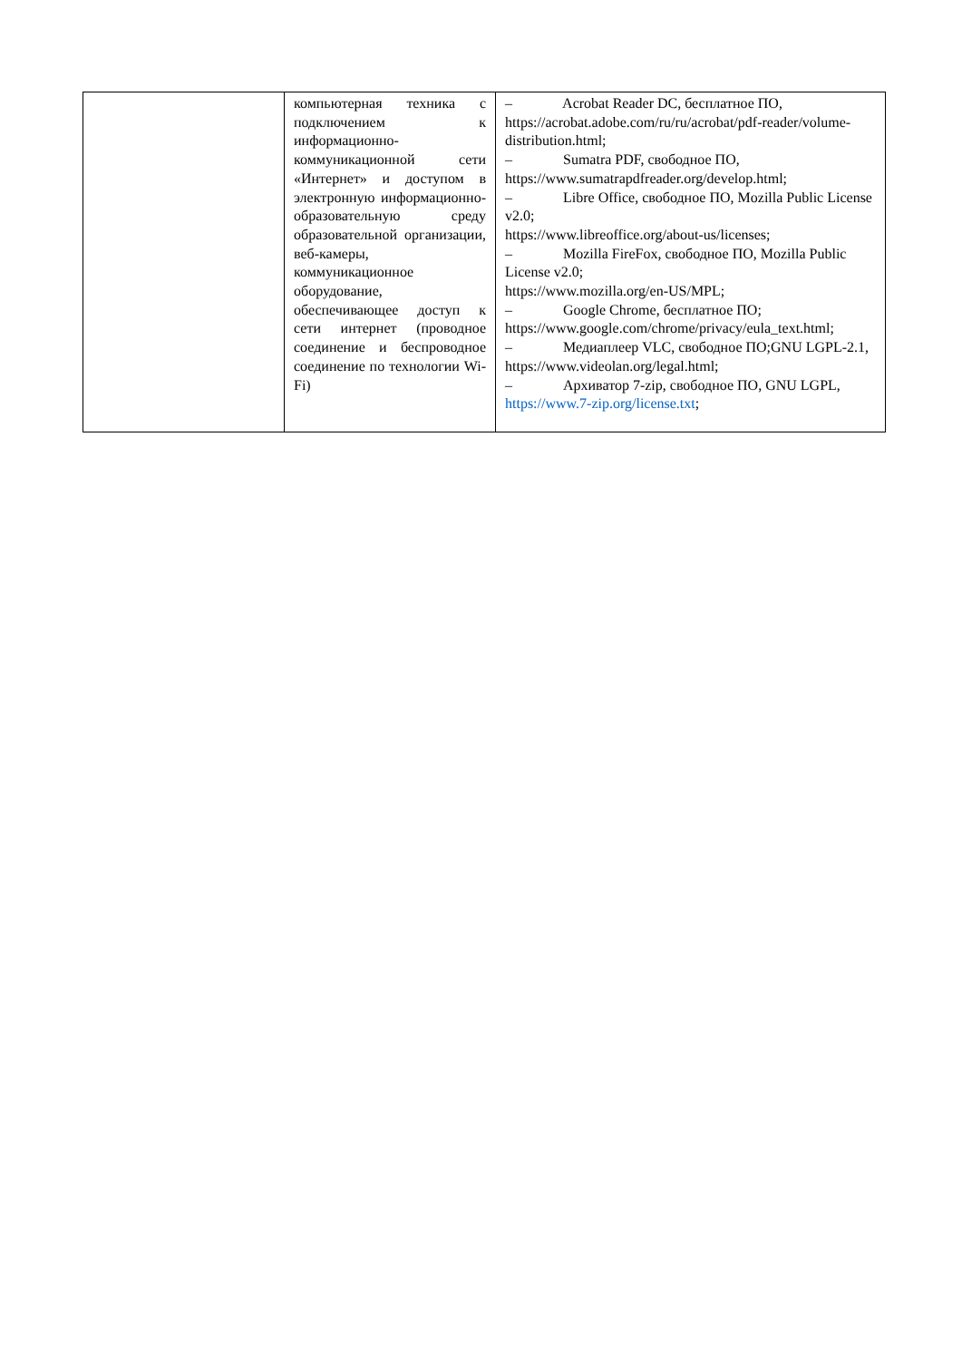| | компьютерная техника с подключением к информационно-коммуникационной сети «Интернет» и доступом в электронную информационно-образовательную среду образовательной организации, веб-камеры, коммуникационное оборудование, обеспечивающее доступ к сети интернет (проводное соединение и беспроводное соединение по технологии Wi-Fi) | – Acrobat Reader DC, бесплатное ПО, https://acrobat.adobe.com/ru/ru/acrobat/pdf-reader/volume-distribution.html; – Sumatra PDF, свободное ПО, https://www.sumatrapdfreader.org/develop.html; – Libre Office, свободное ПО, Mozilla Public License v2.0; https://www.libreoffice.org/about-us/licenses; – Mozilla FireFox, свободное ПО, Mozilla Public License v2.0; https://www.mozilla.org/en-US/MPL; – Google Chrome, бесплатное ПО; https://www.google.com/chrome/privacy/eula_text.html; – Медиаплеер VLC, свободное ПО;GNU LGPL-2.1, https://www.videolan.org/legal.html; – Архиватор 7-zip, свободное ПО, GNU LGPL, https://www.7-zip.org/license.txt ; |